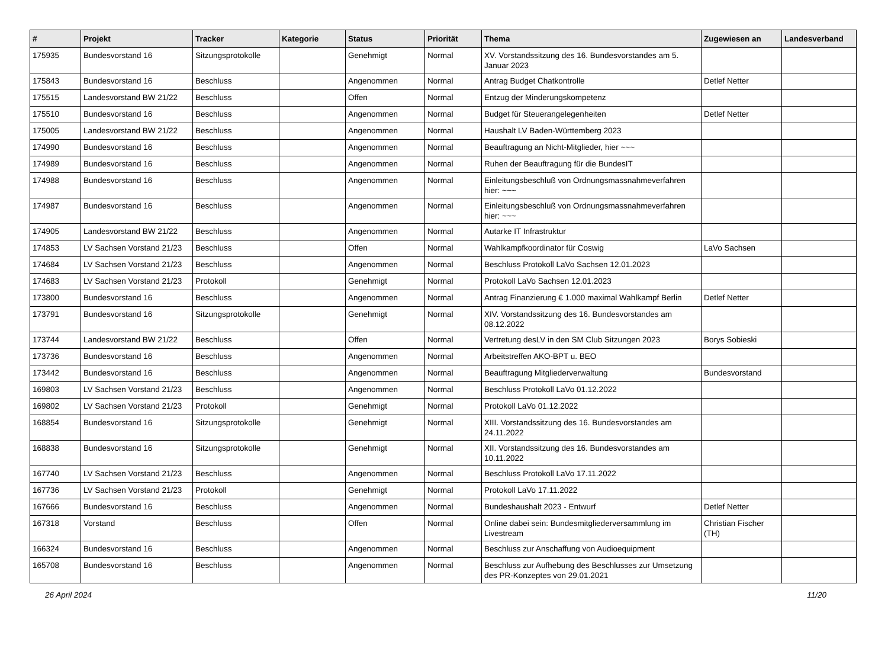| # | Projekt | Tracker | Kategorie | Status | Priorität | Thema | Zugewiesen an | Landesverband |
| --- | --- | --- | --- | --- | --- | --- | --- | --- |
| 175935 | Bundesvorstand 16 | Sitzungsprotokolle | | Genehmigt | Normal | XV. Vorstandssitzung des 16. Bundesvorstandes am 5. Januar 2023 | | |
| 175843 | Bundesvorstand 16 | Beschluss | | Angenommen | Normal | Antrag Budget Chatkontrolle | Detlef Netter | |
| 175515 | Landesvorstand BW 21/22 | Beschluss | | Offen | Normal | Entzug der Minderungskompetenz | | |
| 175510 | Bundesvorstand 16 | Beschluss | | Angenommen | Normal | Budget für Steuerangelegenheiten | Detlef Netter | |
| 175005 | Landesvorstand BW 21/22 | Beschluss | | Angenommen | Normal | Haushalt LV Baden-Württemberg 2023 | | |
| 174990 | Bundesvorstand 16 | Beschluss | | Angenommen | Normal | Beauftragung an Nicht-Mitglieder, hier ~~~ | | |
| 174989 | Bundesvorstand 16 | Beschluss | | Angenommen | Normal | Ruhen der Beauftragung für die BundesIT | | |
| 174988 | Bundesvorstand 16 | Beschluss | | Angenommen | Normal | Einleitungsbeschluß von Ordnungsmassnahmeverfahren hier: ~~~ | | |
| 174987 | Bundesvorstand 16 | Beschluss | | Angenommen | Normal | Einleitungsbeschluß von Ordnungsmassnahmeverfahren hier: ~~~ | | |
| 174905 | Landesvorstand BW 21/22 | Beschluss | | Angenommen | Normal | Autarke IT Infrastruktur | | |
| 174853 | LV Sachsen Vorstand 21/23 | Beschluss | | Offen | Normal | Wahlkampfkoordinator für Coswig | LaVo Sachsen | |
| 174684 | LV Sachsen Vorstand 21/23 | Beschluss | | Angenommen | Normal | Beschluss Protokoll LaVo Sachsen 12.01.2023 | | |
| 174683 | LV Sachsen Vorstand 21/23 | Protokoll | | Genehmigt | Normal | Protokoll LaVo Sachsen 12.01.2023 | | |
| 173800 | Bundesvorstand 16 | Beschluss | | Angenommen | Normal | Antrag Finanzierung € 1.000 maximal Wahlkampf Berlin | Detlef Netter | |
| 173791 | Bundesvorstand 16 | Sitzungsprotokolle | | Genehmigt | Normal | XIV. Vorstandssitzung des 16. Bundesvorstandes am 08.12.2022 | | |
| 173744 | Landesvorstand BW 21/22 | Beschluss | | Offen | Normal | Vertretung desLV in den SM Club Sitzungen 2023 | Borys Sobieski | |
| 173736 | Bundesvorstand 16 | Beschluss | | Angenommen | Normal | Arbeitstreffen AKO-BPT u. BEO | | |
| 173442 | Bundesvorstand 16 | Beschluss | | Angenommen | Normal | Beauftragung Mitgliederverwaltung | Bundesvorstand | |
| 169803 | LV Sachsen Vorstand 21/23 | Beschluss | | Angenommen | Normal | Beschluss Protokoll LaVo 01.12.2022 | | |
| 169802 | LV Sachsen Vorstand 21/23 | Protokoll | | Genehmigt | Normal | Protokoll LaVo 01.12.2022 | | |
| 168854 | Bundesvorstand 16 | Sitzungsprotokolle | | Genehmigt | Normal | XIII. Vorstandssitzung des 16. Bundesvorstandes am 24.11.2022 | | |
| 168838 | Bundesvorstand 16 | Sitzungsprotokolle | | Genehmigt | Normal | XII. Vorstandssitzung des 16. Bundesvorstandes am 10.11.2022 | | |
| 167740 | LV Sachsen Vorstand 21/23 | Beschluss | | Angenommen | Normal | Beschluss Protokoll LaVo 17.11.2022 | | |
| 167736 | LV Sachsen Vorstand 21/23 | Protokoll | | Genehmigt | Normal | Protokoll LaVo 17.11.2022 | | |
| 167666 | Bundesvorstand 16 | Beschluss | | Angenommen | Normal | Bundeshaushalt 2023 - Entwurf | Detlef Netter | |
| 167318 | Vorstand | Beschluss | | Offen | Normal | Online dabei sein: Bundesmitgliederversammlung im Livestream | Christian Fischer (TH) | |
| 166324 | Bundesvorstand 16 | Beschluss | | Angenommen | Normal | Beschluss zur Anschaffung von Audioequipment | | |
| 165708 | Bundesvorstand 16 | Beschluss | | Angenommen | Normal | Beschluss zur Aufhebung des Beschlusses zur Umsetzung des PR-Konzeptes von 29.01.2021 | | |
26 April 2024 11/20